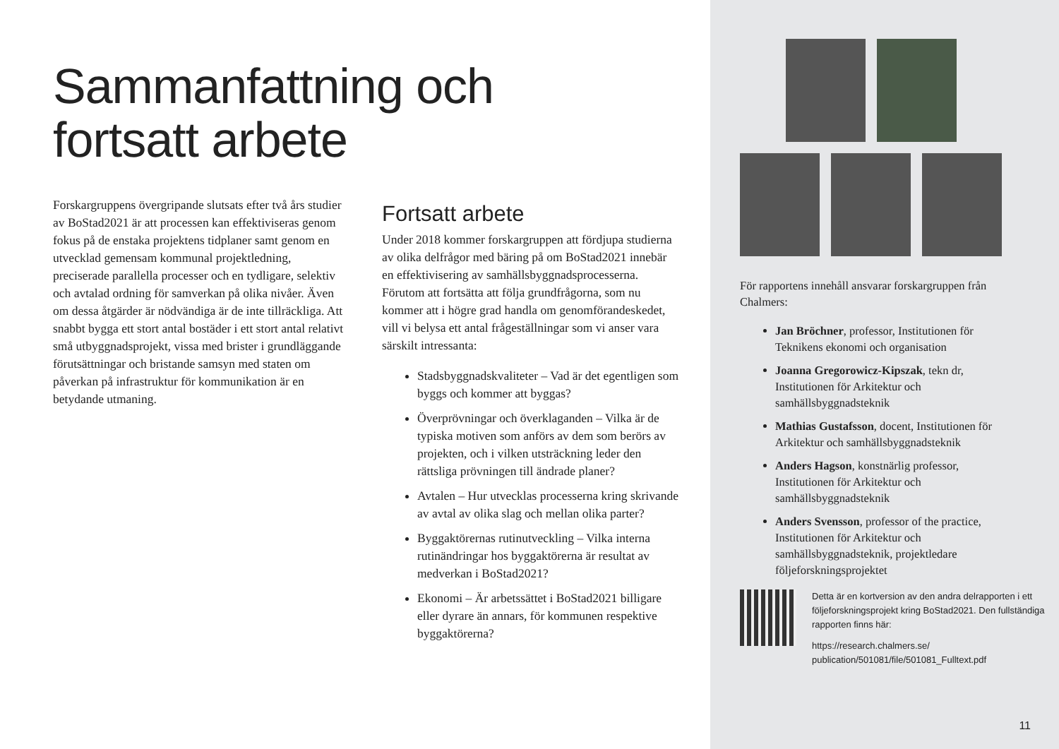Sammanfattning och
fortsatt arbete
Forskargruppens övergripande slutsats efter två års studier av BoStad2021 är att processen kan effektiviseras genom fokus på de enstaka projektens tidplaner samt genom en utvecklad gemensam kommunal projektledning, preciserade parallella processer och en tydligare, selektiv och avtalad ordning för samverkan på olika nivåer. Även om dessa åtgärder är nödvändiga är de inte tillräckliga. Att snabbt bygga ett stort antal bostäder i ett stort antal relativt små utbyggnadsprojekt, vissa med brister i grundläggande förutsättningar och bristande samsyn med staten om påverkan på infrastruktur för kommunikation är en betydande utmaning.
Fortsatt arbete
Under 2018 kommer forskargruppen att fördjupa studierna av olika delfrågor med bäring på om BoStad2021 innebär en effektivisering av samhällsbyggnadsprocesserna. Förutom att fortsätta att följa grundfrågorna, som nu kommer att i högre grad handla om genomförandeskedet, vill vi belysa ett antal frågeställningar som vi anser vara särskilt intressanta:
Stadsbyggnadskvaliteter – Vad är det egentligen som byggs och kommer att byggas?
Överprövningar och överklaganden – Vilka är de typiska motiven som anförs av dem som berörs av projekten, och i vilken utsträckning leder den rättsliga prövningen till ändrade planer?
Avtalen – Hur utvecklas processerna kring skrivande av avtal av olika slag och mellan olika parter?
Byggaktörernas rutinutveckling – Vilka interna rutinändringar hos byggaktörerna är resultat av medverkan i BoStad2021?
Ekonomi – Är arbetssättet i BoStad2021 billigare eller dyrare än annars, för kommunen respektive byggaktörerna?
För rapportens innehåll ansvarar forskargruppen från Chalmers:
Jan Bröchner, professor, Institutionen för Teknikens ekonomi och organisation
Joanna Gregorowicz-Kipszak, tekn dr, Institutionen för Arkitektur och samhällsbyggnadsteknik
Mathias Gustafsson, docent, Institutionen för Arkitektur och samhällsbyggnadsteknik
Anders Hagson, konstnärlig professor, Institutionen för Arkitektur och samhällsbyggnadsteknik
Anders Svensson, professor of the practice, Institutionen för Arkitektur och samhällsbyggnadsteknik, projektledare följeforskningsprojektet
Detta är en kortversion av den andra delrapporten i ett följeforskningsprojekt kring BoStad2021. Den fullständiga rapporten finns här:
https://research.chalmers.se/
publication/501081/file/501081_Fulltext.pdf
11